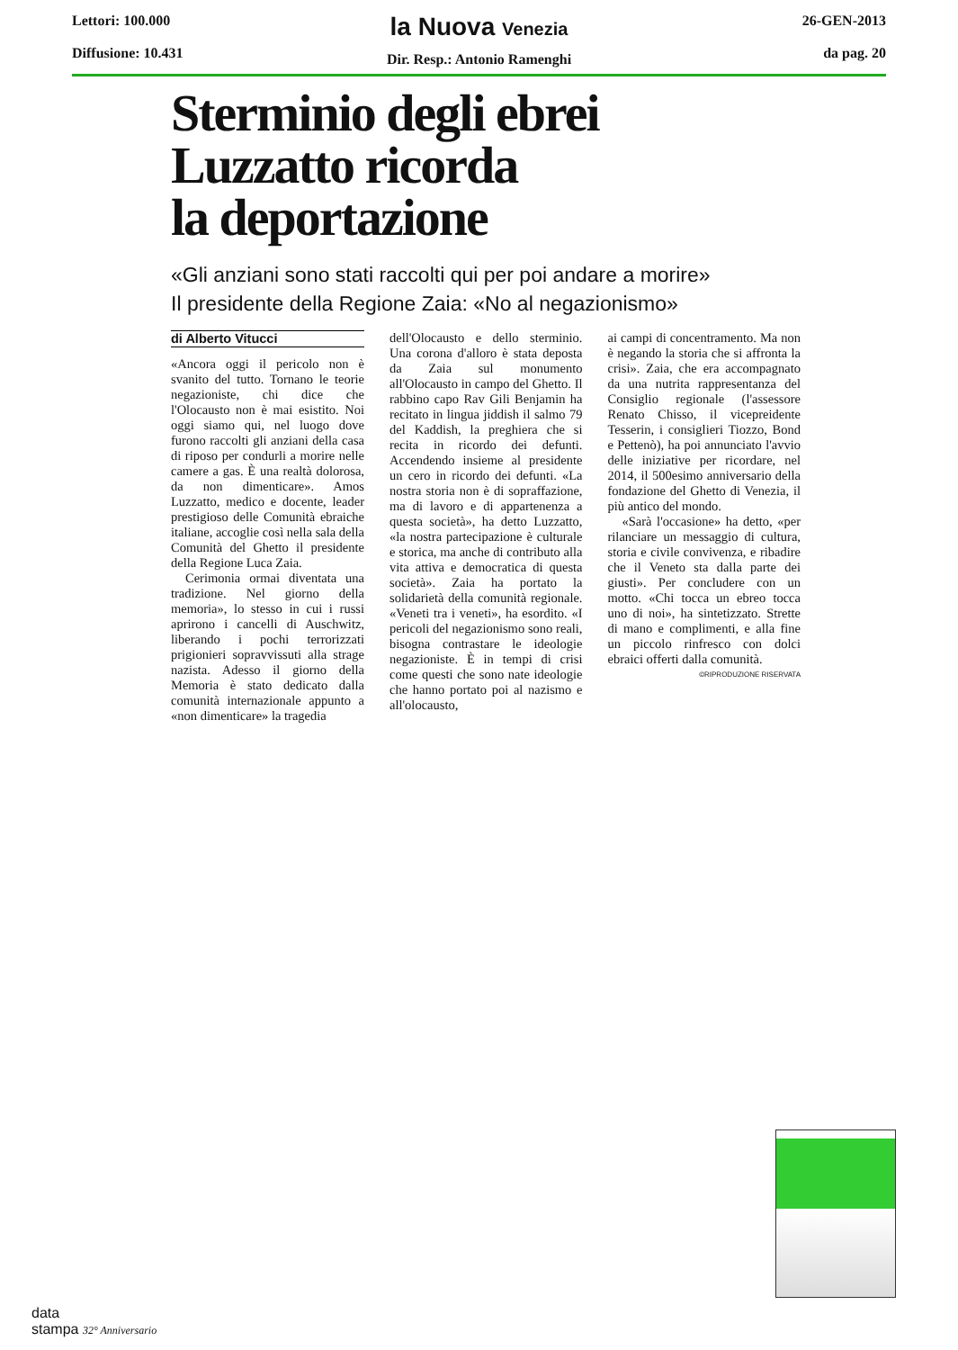Lettori: 100.000
Diffusione: 10.431
la Nuova Venezia
Dir. Resp.: Antonio Ramenghi
26-GEN-2013
da pag. 20
Sterminio degli ebrei
Luzzatto ricorda
la deportazione
«Gli anziani sono stati raccolti qui per poi andare a morire»
Il presidente della Regione Zaia: «No al negazionismo»
di Alberto Vitucci
«Ancora oggi il pericolo non è svanito del tutto. Tornano le teorie negazioniste, chi dice che l'Olocausto non è mai esistito. Noi oggi siamo qui, nel luogo dove furono raccolti gli anziani della casa di riposo per condurli a morire nelle camere a gas. È una realtà dolorosa, da non dimenticare». Amos Luzzatto, medico e docente, leader prestigioso delle Comunità ebraiche italiane, accoglie così nella sala della Comunità del Ghetto il presidente della Regione Luca Zaia.
Cerimonia ormai diventata una tradizione. Nel giorno della memoria», lo stesso in cui i russi aprirono i cancelli di Auschwitz, liberando i pochi terrorizzati prigionieri sopravvissuti alla strage nazista. Adesso il giorno della Memoria è stato dedicato dalla comunità internazionale appunto a «non dimenticare» la tragedia
dell'Olocausto e dello sterminio. Una corona d'alloro è stata deposta da Zaia sul monumento all'Olocausto in campo del Ghetto. Il rabbino capo Rav Gili Benjamin ha recitato in lingua jiddish il salmo 79 del Kaddish, la preghiera che si recita in ricordo dei defunti. Accendendo insieme al presidente un cero in ricordo dei defunti. «La nostra storia non è di sopraffazione, ma di lavoro e di appartenenza a questa società», ha detto Luzzatto, «la nostra partecipazione è culturale e storica, ma anche di contributo alla vita attiva e democratica di questa società». Zaia ha portato la solidarietà della comunità regionale. «Veneti tra i veneti», ha esordito. «I pericoli del negazionismo sono reali, bisogna contrastare le ideologie negazioniste. È in tempi di crisi come questi che sono nate ideologie che hanno portato poi al nazismo e all'olocausto,
ai campi di concentramento. Ma non è negando la storia che si affronta la crisi». Zaia, che era accompagnato da una nutrita rappresentanza del Consiglio regionale (l'assessore Renato Chisso, il vicepreidente Tesserin, i consiglieri Tiozzo, Bond e Pettenò), ha poi annunciato l'avvio delle iniziative per ricordare, nel 2014, il 500esimo anniversario della fondazione del Ghetto di Venezia, il più antico del mondo.
«Sarà l'occasione» ha detto, «per rilanciare un messaggio di cultura, storia e civile convivenza, e ribadire che il Veneto sta dalla parte dei giusti». Per concludere con un motto. «Chi tocca un ebreo tocca uno di noi», ha sintetizzato. Strette di mano e complimenti, e alla fine un piccolo rinfresco con dolci ebraici offerti dalla comunità.
©RIPRODUZIONE RISERVATA
data
stampa 32° Anniversario